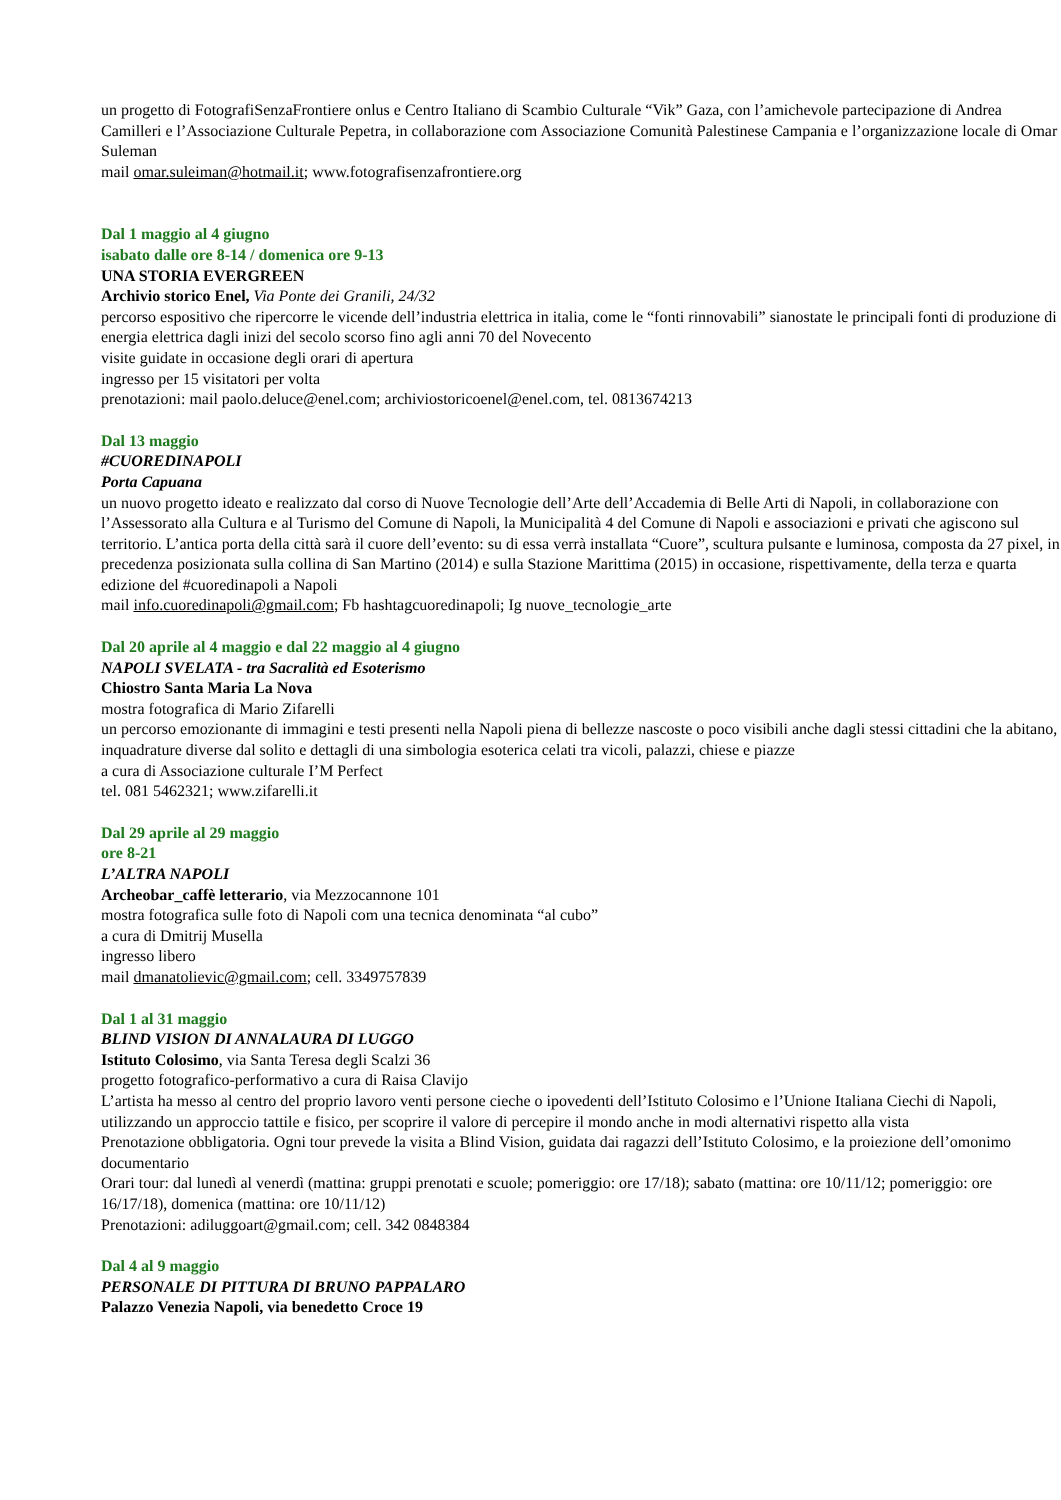un progetto di FotografiSenzaFrontiere onlus e Centro Italiano di Scambio Culturale “Vik” Gaza, con l’amichevole partecipazione di Andrea Camilleri e l’Associazione Culturale Pepetra, in collaborazione com Associazione Comunità Palestinese Campania e l’organizzazione locale di Omar
Suleman
mail omar.suleiman@hotmail.it; www.fotografisenzafrontiere.org
Dal 1 maggio al 4 giugno
isabato dalle ore 8-14 / domenica ore 9-13
UNA STORIA EVERGREEN
Archivio storico Enel, Via Ponte dei Granili, 24/32
percorso espositivo che ripercorre le vicende dell’industria elettrica in italia, come le “fonti rinnovabili” sianostate le principali fonti di produzione di energia elettrica dagli inizi del secolo scorso fino agli anni 70 del Novecento
visite guidate in occasione degli orari di apertura
ingresso per 15 visitatori per volta
prenotazioni: mail paolo.deluce@enel.com; archiviostoricoenel@enel.com, tel. 0813674213
Dal 13 maggio
#CUOREDINAPOLI
Porta Capuana
un nuovo progetto ideato e realizzato dal corso di Nuove Tecnologie dell’Arte dell’Accademia di Belle Arti di Napoli, in collaborazione con l’Assessorato alla Cultura e al Turismo del Comune di Napoli, la Municipalità 4 del Comune di Napoli e associazioni e privati che agiscono sul territorio. L’antica porta della città sarà il cuore dell’evento: su di essa verrà installata “Cuore”, scultura pulsante e luminosa, composta da 27 pixel, in precedenza posizionata sulla collina di San Martino (2014) e sulla Stazione Marittima (2015) in occasione, rispettivamente, della terza e quarta edizione del #cuoredinapoli a Napoli
mail info.cuoredinapoli@gmail.com; Fb hashtagcuoredinapoli; Ig nuove_tecnologie_arte
Dal 20 aprile al 4 maggio e dal 22 maggio al 4 giugno
NAPOLI SVELATA - tra Sacralità ed Esoterismo
Chiostro Santa Maria La Nova
mostra fotografica di Mario Zifarelli
un percorso emozionante di immagini e testi presenti nella Napoli piena di bellezze nascoste o poco visibili anche dagli stessi cittadini che la abitano, inquadrature diverse dal solito e dettagli di una simbologia esoterica celati tra vicoli, palazzi, chiese e piazze
a cura di Associazione culturale I’M Perfect
tel. 081 5462321; www.zifarelli.it
Dal 29 aprile al 29 maggio
ore 8-21
L’ALTRA NAPOLI
Archeobar_caffè letterario, via Mezzocannone 101
mostra fotografica sulle foto di Napoli com una tecnica denominata “al cubo”
a cura di Dmitrij Musella
ingresso libero
mail dmanatolievic@gmail.com; cell. 3349757839
Dal 1 al 31 maggio
BLIND VISION DI ANNALAURA DI LUGGO
Istituto Colosimo, via Santa Teresa degli Scalzi 36
progetto fotografico-performativo a cura di Raisa Clavijo
L’artista ha messo al centro del proprio lavoro venti persone cieche o ipovedenti dell’Istituto Colosimo e l’Unione Italiana Ciechi di Napoli, utilizzando un approccio tattile e fisico, per scoprire il valore di percepire il mondo anche in modi alternativi rispetto alla vista
Prenotazione obbligatoria. Ogni tour prevede la visita a Blind Vision, guidata dai ragazzi dell’Istituto Colosimo, e la proiezione dell’omonimo documentario
Orari tour: dal lunedì al venerdì (mattina: gruppi prenotati e scuole; pomeriggio: ore 17/18); sabato (mattina: ore 10/11/12; pomeriggio: ore 16/17/18), domenica (mattina: ore 10/11/12)
Prenotazioni: adiluggoart@gmail.com; cell. 342 0848384
Dal 4 al 9 maggio
PERSONALE DI PITTURA DI BRUNO PAPPALARO
Palazzo Venezia Napoli, via benedetto Croce 19